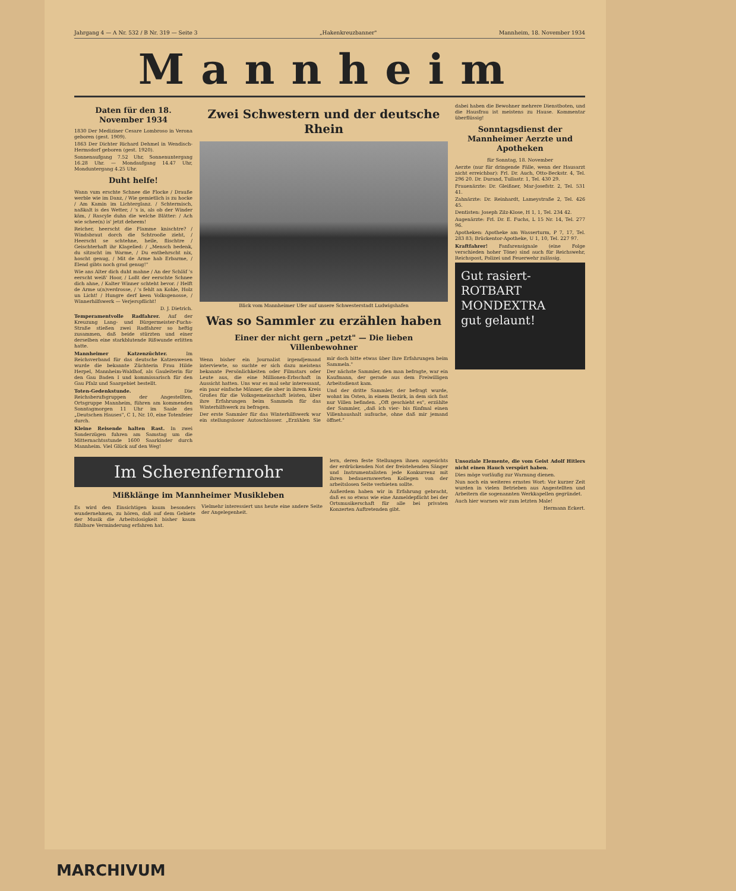Jahrgang 4 — A Nr. 532 / B Nr. 319 — Seite 3 „Hakenkreuzbanner" Mannheim, 18. November 1934
Mannheim
Daten für den 18. November 1934
1830 Der Mediziner Cesare Lombroso in Verona geboren (gest. 1909).
1863 Der Dichter Richard Dehmel in Wendisch-Hermsdorf geboren (gest. 1920).
Sonnenaufgang 7.52 Uhr, Sonnenuntergang 16.28 Uhr. — Mondaufgang 14.47 Uhr, Monduntergang 4.25 Uhr.
Duht helfe!
Wann vum erschte Schnee die Flocke / Drauße werble wie im Danz, / Wie gemietlich is zu hocke / Am Kamin im Lichterglanz. / Schtermisch, naßkalt is des Wetter, / 's is, als ob der Winder käm, / Rascyle duhn die welche Blätter: / Ach wie schee(n) is' jetzt deheem!
Reicher, heerscht die Flamme knischtre? / Windsbraut dorch die Schtrooße zieht, / Heerscht se schtehne, heile, flischtre / Geischterhaft ihr Klagelied: / „Mensch bedenk, du sitzscht im Warme, / Du entbehrscht nix, hoscht genug, / Mit de Arme hab Erbarme, / Elend gibts noch grad genug!"
Wie ans Alter dich duht mahne / An der Schläf 's eerscht weiß' Hoor, / Loßt der eerschte Schnee dich ahne, / Kalter Winner schteht bevor. / Helft de Arme u(n)verdrosse, / 's fehlt an Kohle, Holz un Licht! / Hungre derf keen Volksgenosse, / Winnerhilfswerk — Verjerspflicht!
D. J. Dietrich.
Temperamentvolle Radfahrer. Auf der Kreuzung Lang- und Bürgermeister-Fuchs-Straße stießen zwei Radfahrer so heftig zusammen, daß beide stürzten und einer derselben eine starkblutende Rißwunde erlitten hatte.
Mannheimer Katzenzüchter. Im Reichsverband für das deutsche Katzenwesen wurde die bekannte Züchterin Frau Hilde Herpel, Mannheim-Waldhof, als Gauleiterin für den Gau Baden I und kommissarisch für den Gau Pfalz und Saargebiet bestellt.
Toten-Gedenkstunde. Die Reichsberufsgruppen der Angestellten, Ortsgruppe Mannheim, führen am kommenden Sonntagmorgen 11 Uhr im Saale des „Deutschen Hauses", C 1, Nr. 10, eine Totenfeier durch.
Kleine Reisende halten Rast. In zwei Sonderzügen fuhren am Samstag um die Mitternachtsstunde 1600 Saarkinder durch Mannheim. Viel Glück auf den Weg!
Zwei Schwestern und der deutsche Rhein
Blick vom Mannheimer Ufer auf unsere Schwesterstadt Ludwigshafen
Was so Sammler zu erzählen haben
Einer der nicht gern „petzt" — Die lieben Villenbewohner
Wenn bisher ein Journalist irgendjemand interviewte, so suchte er sich dazu meistens bekannte Persönlichkeiten oder Filmstars oder Leute aus, die eine Millionen-Erbschaft in Aussicht hatten. Uns war es mal sehr interessant, ein paar einfache Männer, die aber in ihrem Kreis Großes für die Volksgemeinschaft leisten, über ihre Erfahrungen beim Sammeln für das Winterhilfswerk zu befragen.
Der erste Sammler für das Winterhilfswerk war ein stellungsloser Autoschlosser. „Erzählen Sie mir doch bitte etwas über Ihre Erfahrungen beim Sammeln."
Der nächste Sammler, den man befragte, war ein Kaufmann, der gerade aus dem Freiwilligen Arbeitsdienst kam.
Und der dritte Sammler, der befragt wurde, wohnt im Osten, in einem Bezirk, in dem sich fast nur Villen befinden. „Oft geschieht es", erzählte der Sammler, „daß ich vier- bis fünfmal einen Villenhaushalt aufsuche, ohne daß mir jemand öffnet."
dabei haben die Bewohner mehrere Dienstboten, und die Hausfrau ist meistens zu Hause. Kommentar überflüssig!
Sonntagsdienst der Mannheimer Aerzte und Apotheken
für Sonntag, 18. November
Aerzte (nur für dringende Fälle, wenn der Hausarzt nicht erreichbar): Frl. Dr. Auch, Otto-Beckstr. 4, Tel. 296 20. Dr. Durand, Tullastr. 1, Tel. 430 29.
Frauenärzte: Dr. Gleißner, Mar-Josefstr. 2, Tel. 531 41.
Zahnärzte: Dr. Reinhardt, Lameystraße 2, Tel. 426 45.
Dentisten: Joseph Zilz-Klose, H 1, 1, Tel. 234 42.
Augenärzte: Frl. Dr. E. Fuchs, L 15 Nr. 14, Tel. 277 96.
Apotheken: Apotheke am Wasserturm, P 7, 17, Tel. 283 83; Brückentor-Apotheke, U 1, 10, Tel. 227 97.
Kraftfahrer! Fanfarensignale (eine Folge verschieden hoher Töne) sind auch für Reichswehr, Reichspost, Polizei und Feuerwehr zulässig.
Gut rasiert-
ROTBART
MONDEXTRA
gut gelaunt!
Im Scherenfernrohr
Mißklänge im Mannheimer Musikleben
Es wird den Einsichtigen kaum besonders wundernehmen, zu hören, daß auf dem Gebiete der Musik die Arbeitslosigkeit bisher kaum fühlbare Verminderung erfahren hat.
Vielmehr interessiert uns heute eine andere Seite der Angelegenheit.
lern, deren feste Stellungen ihnen angesichts der erdrückenden Not der freistehenden Sänger und Instrumentalisten jede Konkurrenz mit ihren bedauernswerten Kollegen von der arbeitslosen Seite verbieten sollte.
Außerdem haben wir in Erfahrung gebracht, daß es so etwas wie eine Anmeldepflicht bei der Ortsmusikerschaft für alle bei privaten Konzerten Auftretenden gibt.
Unsoziale Elemente, die vom Geist Adolf Hitlers nicht einen Hauch verspürt haben.
Dies möge vorläufig zur Warnung dienen.
Nun noch ein weiteres ernstes Wort: Vor kurzer Zeit wurden in vielen Betrieben aus Angestellten und Arbeitern die sogenannten Werkkapellen gegründet.
Auch hier warnen wir zum letzten Male!
Hermann Eckert.
MARCHIVUM